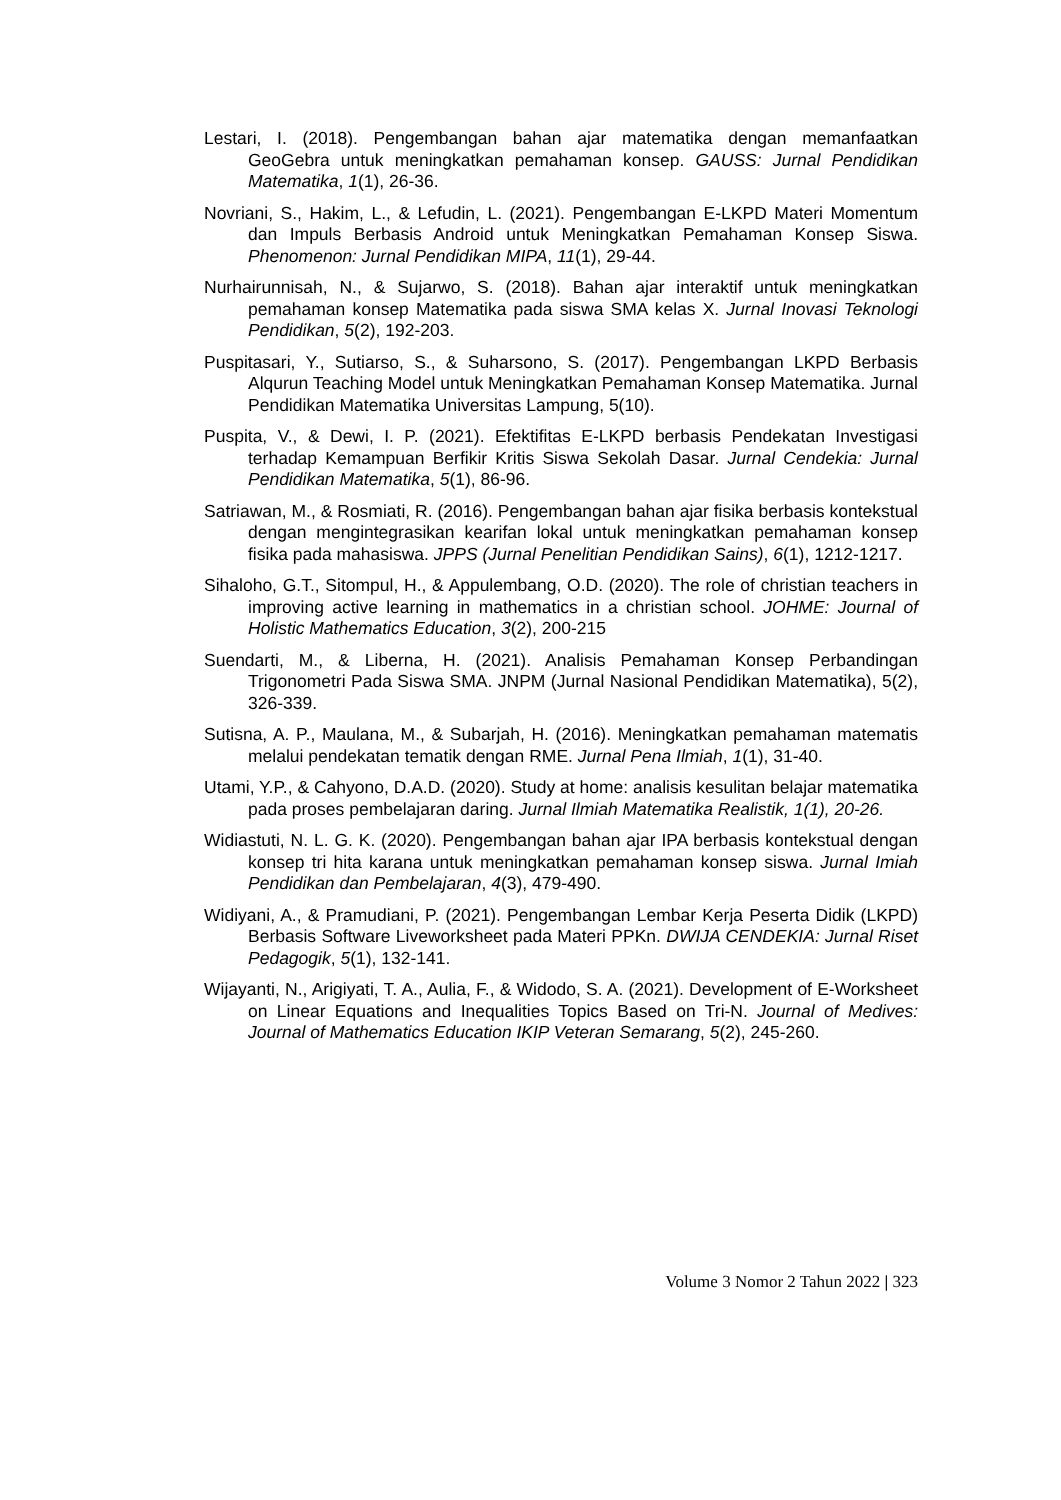Lestari, I. (2018). Pengembangan bahan ajar matematika dengan memanfaatkan GeoGebra untuk meningkatkan pemahaman konsep. GAUSS: Jurnal Pendidikan Matematika, 1(1), 26-36.
Novriani, S., Hakim, L., & Lefudin, L. (2021). Pengembangan E-LKPD Materi Momentum dan Impuls Berbasis Android untuk Meningkatkan Pemahaman Konsep Siswa. Phenomenon: Jurnal Pendidikan MIPA, 11(1), 29-44.
Nurhairunnisah, N., & Sujarwo, S. (2018). Bahan ajar interaktif untuk meningkatkan pemahaman konsep Matematika pada siswa SMA kelas X. Jurnal Inovasi Teknologi Pendidikan, 5(2), 192-203.
Puspitasari, Y., Sutiarso, S., & Suharsono, S. (2017). Pengembangan LKPD Berbasis Alqurun Teaching Model untuk Meningkatkan Pemahaman Konsep Matematika. Jurnal Pendidikan Matematika Universitas Lampung, 5(10).
Puspita, V., & Dewi, I. P. (2021). Efektifitas E-LKPD berbasis Pendekatan Investigasi terhadap Kemampuan Berfikir Kritis Siswa Sekolah Dasar. Jurnal Cendekia: Jurnal Pendidikan Matematika, 5(1), 86-96.
Satriawan, M., & Rosmiati, R. (2016). Pengembangan bahan ajar fisika berbasis kontekstual dengan mengintegrasikan kearifan lokal untuk meningkatkan pemahaman konsep fisika pada mahasiswa. JPPS (Jurnal Penelitian Pendidikan Sains), 6(1), 1212-1217.
Sihaloho, G.T., Sitompul, H., & Appulembang, O.D. (2020). The role of christian teachers in improving active learning in mathematics in a christian school. JOHME: Journal of Holistic Mathematics Education, 3(2), 200-215
Suendarti, M., & Liberna, H. (2021). Analisis Pemahaman Konsep Perbandingan Trigonometri Pada Siswa SMA. JNPM (Jurnal Nasional Pendidikan Matematika), 5(2), 326-339.
Sutisna, A. P., Maulana, M., & Subarjah, H. (2016). Meningkatkan pemahaman matematis melalui pendekatan tematik dengan RME. Jurnal Pena Ilmiah, 1(1), 31-40.
Utami, Y.P., & Cahyono, D.A.D. (2020). Study at home: analisis kesulitan belajar matematika pada proses pembelajaran daring. Jurnal Ilmiah Matematika Realistik, 1(1), 20-26.
Widiastuti, N. L. G. K. (2020). Pengembangan bahan ajar IPA berbasis kontekstual dengan konsep tri hita karana untuk meningkatkan pemahaman konsep siswa. Jurnal Imiah Pendidikan dan Pembelajaran, 4(3), 479-490.
Widiyani, A., & Pramudiani, P. (2021). Pengembangan Lembar Kerja Peserta Didik (LKPD) Berbasis Software Liveworksheet pada Materi PPKn. DWIJA CENDEKIA: Jurnal Riset Pedagogik, 5(1), 132-141.
Wijayanti, N., Arigiyati, T. A., Aulia, F., & Widodo, S. A. (2021). Development of E-Worksheet on Linear Equations and Inequalities Topics Based on Tri-N. Journal of Medives: Journal of Mathematics Education IKIP Veteran Semarang, 5(2), 245-260.
Volume 3 Nomor 2 Tahun 2022 | 323